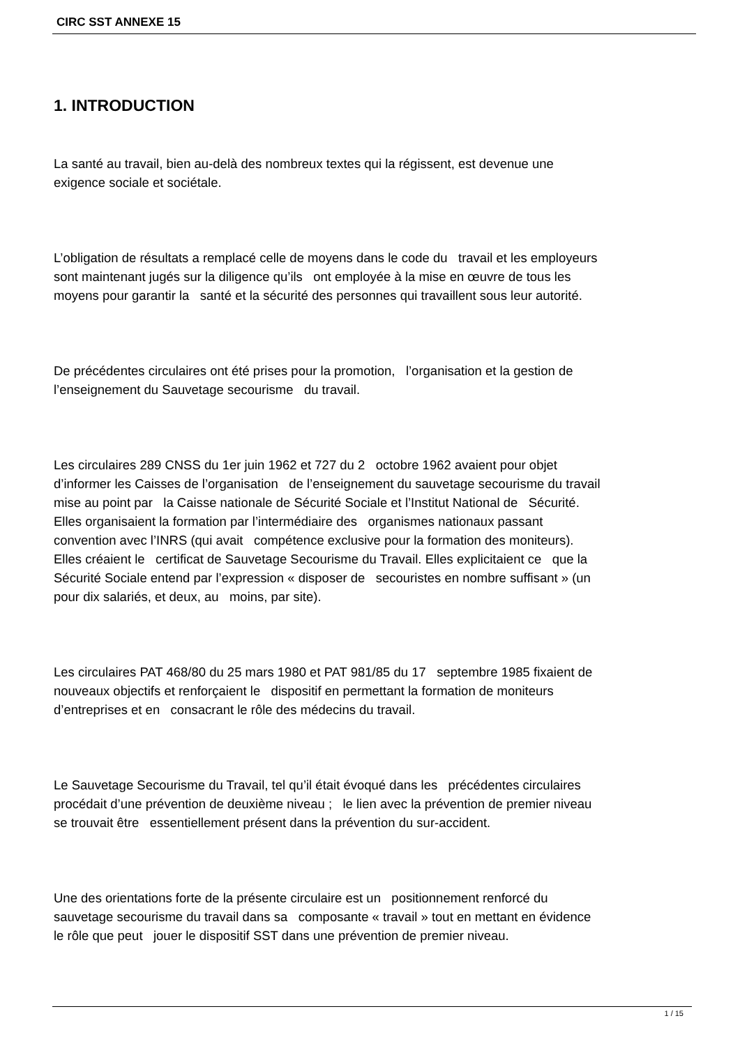CIRC SST ANNEXE 15
1. INTRODUCTION
La santé au travail, bien au-delà des nombreux textes qui la régissent, est devenue une
exigence sociale et sociétale.
L’obligation de résultats a remplacé celle de moyens dans le code du travail et les employeurs
sont maintenant jugés sur la diligence qu’ils ont employée à la mise en œuvre de tous les
moyens pour garantir la santé et la sécurité des personnes qui travaillent sous leur autorité.
De précédentes circulaires ont été prises pour la promotion, l’organisation et la gestion de
l’enseignement du Sauvetage secourisme du travail.
Les circulaires 289 CNSS du 1er juin 1962 et 727 du 2 octobre 1962 avaient pour objet
d’informer les Caisses de l’organisation de l’enseignement du sauvetage secourisme du travail
mise au point par la Caisse nationale de Sécurité Sociale et l’Institut National de Sécurité.
Elles organisaient la formation par l’intermédiaire des organismes nationaux passant
convention avec l’INRS (qui avait compétence exclusive pour la formation des moniteurs).
Elles créaient le certificat de Sauvetage Secourisme du Travail. Elles explicitaient ce que la
Sécurité Sociale entend par l’expression « disposer de secouristes en nombre suffisant » (un
pour dix salariés, et deux, au moins, par site).
Les circulaires PAT 468/80 du 25 mars 1980 et PAT 981/85 du 17 septembre 1985 fixaient de
nouveaux objectifs et renforçaient le dispositif en permettant la formation de moniteurs
d’entreprises et en consacrant le rôle des médecins du travail.
Le Sauvetage Secourisme du Travail, tel qu’il était évoqué dans les précédentes circulaires
procédait d’une prévention de deuxième niveau ; le lien avec la prévention de premier niveau
se trouvait être essentiellement présent dans la prévention du sur-accident.
Une des orientations forte de la présente circulaire est un positionnement renforcé du
sauvetage secourisme du travail dans sa composante « travail » tout en mettant en évidence
le rôle que peut jouer le dispositif SST dans une prévention de premier niveau.
1 / 15